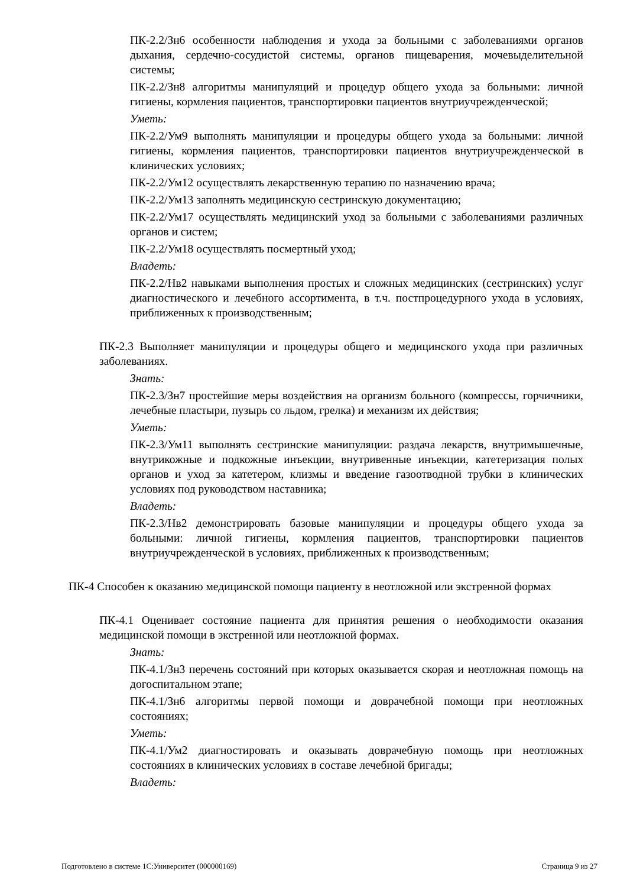ПК-2.2/Зн6 особенности наблюдения и ухода за больными с заболеваниями органов дыхания, сердечно-сосудистой системы, органов пищеварения, мочевыделительной системы;
ПК-2.2/Зн8 алгоритмы манипуляций и процедур общего ухода за больными: личной гигиены, кормления пациентов, транспортировки пациентов внутриучрежденческой;
Уметь:
ПК-2.2/Ум9 выполнять манипуляции и процедуры общего ухода за больными: личной гигиены, кормления пациентов, транспортировки пациентов внутриучрежденческой в клинических условиях;
ПК-2.2/Ум12 осуществлять лекарственную терапию по назначению врача;
ПК-2.2/Ум13 заполнять медицинскую сестринскую документацию;
ПК-2.2/Ум17 осуществлять медицинский уход за больными с заболеваниями различных органов и систем;
ПК-2.2/Ум18 осуществлять посмертный уход;
Владеть:
ПК-2.2/Нв2 навыками выполнения простых и сложных медицинских (сестринских) услуг диагностического и лечебного ассортимента, в т.ч. постпроцедурного ухода в условиях, приближенных к производственным;
ПК-2.3 Выполняет манипуляции и процедуры общего и медицинского ухода при различных заболеваниях.
Знать:
ПК-2.3/Зн7 простейшие меры воздействия на организм больного (компрессы, горчичники, лечебные пластыри, пузырь со льдом, грелка) и механизм их действия;
Уметь:
ПК-2.3/Ум11 выполнять сестринские манипуляции: раздача лекарств, внутримышечные, внутрикожные и подкожные инъекции, внутривенные инъекции, катетеризация полых органов и уход за катетером, клизмы и введение газоотводной трубки в клинических условиях под руководством наставника;
Владеть:
ПК-2.3/Нв2 демонстрировать базовые манипуляции и процедуры общего ухода за больными: личной гигиены, кормления пациентов, транспортировки пациентов внутриучрежденческой в условиях, приближенных к производственным;
ПК-4 Способен к оказанию медицинской помощи пациенту в неотложной или экстренной формах
ПК-4.1 Оценивает состояние пациента для принятия решения о необходимости оказания медицинской помощи в экстренной или неотложной формах.
Знать:
ПК-4.1/Зн3 перечень состояний при которых оказывается скорая и неотложная помощь на догоспитальном этапе;
ПК-4.1/Зн6 алгоритмы первой помощи и доврачебной помощи при неотложных состояниях;
Уметь:
ПК-4.1/Ум2 диагностировать и оказывать доврачебную помощь при неотложных состояниях в клинических условиях в составе лечебной бригады;
Владеть:
Подготовлено в системе 1С:Университет (000000169) Страница 9 из 27